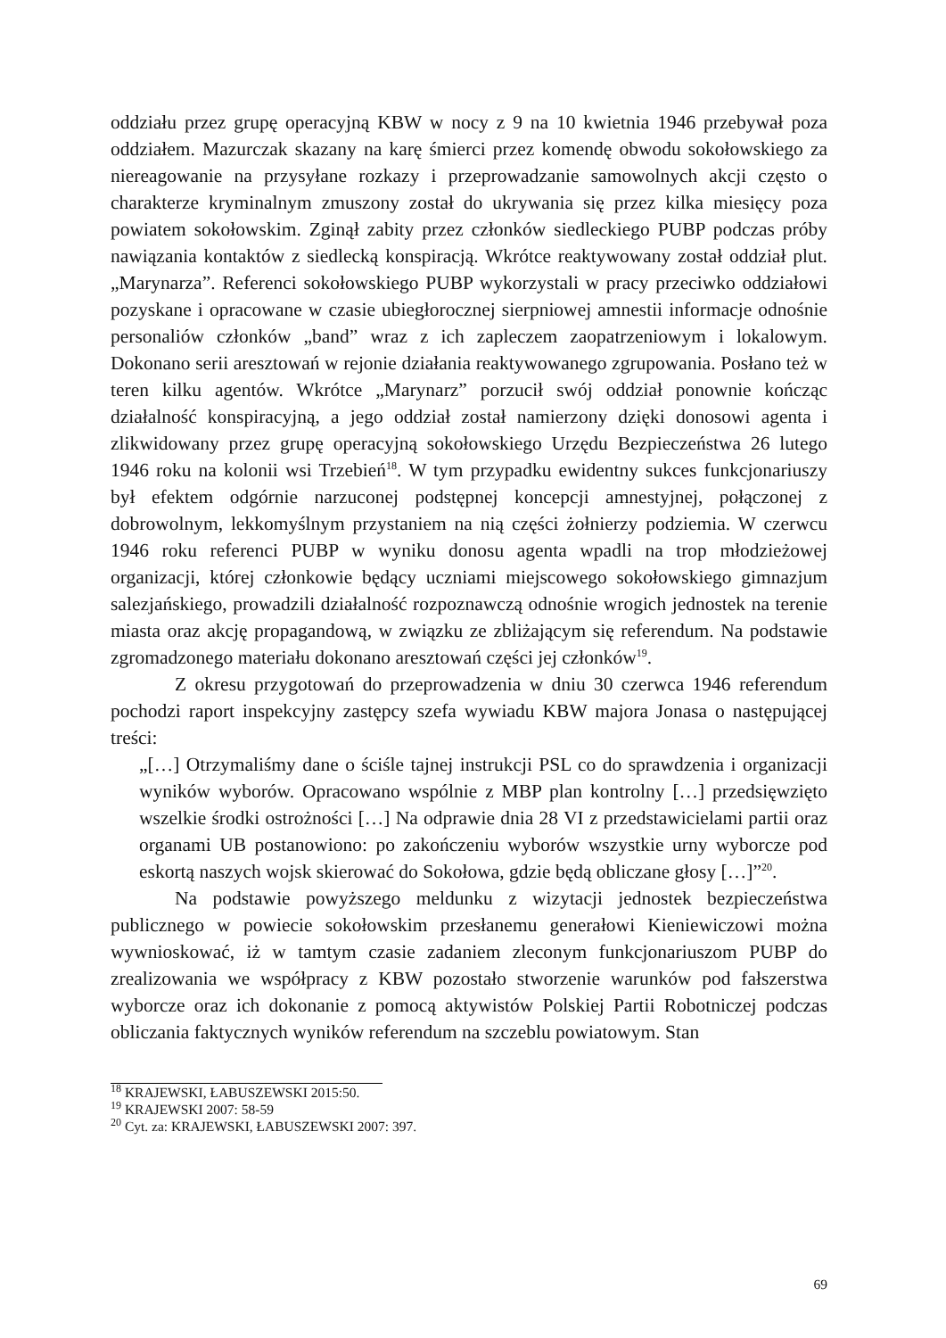oddziału przez grupę operacyjną KBW w nocy z 9 na 10 kwietnia 1946 przebywał poza oddziałem. Mazurczak skazany na karę śmierci przez komendę obwodu sokołowskiego za niereagowanie na przysyłane rozkazy i przeprowadzanie samowolnych akcji często o charakterze kryminalnym zmuszony został do ukrywania się przez kilka miesięcy poza powiatem sokołowskim. Zginął zabity przez członków siedleckiego PUBP podczas próby nawiązania kontaktów z siedlecką konspiracją. Wkrótce reaktywowany został oddział plut. „Marynarza”. Referenci sokołowskiego PUBP wykorzystali w pracy przeciwko oddziałowi pozyskane i opracowane w czasie ubiegłorocznej sierpniowej amnestii informacje odnośnie personaliów członków „band” wraz z ich zapleczem zaopatrzeniowym i lokalowym. Dokonano serii aresztowań w rejonie działania reaktywowanego zgrupowania. Posłano też w teren kilku agentów. Wkrótce „Marynarz” porzucił swój oddział ponownie kończąc działalność konspiracyjną, a jego oddział został namierzony dzięki donosowi agenta i zlikwidowany przez grupę operacyjną sokołowskiego Urzędu Bezpieczeństwa 26 lutego 1946 roku na kolonii wsi Trzebień<sup>18</sup>. W tym przypadku ewidentny sukces funkcjonariuszy był efektem odgórnie narzuconej podstępnej koncepcji amnestyjnej, połączonej z dobrowolnym, lekkomyślnym przystaniem na nią części żołnierzy podziemia. W czerwcu 1946 roku referenci PUBP w wyniku donosu agenta wpadli na trop młodzieżowej organizacji, której członkowie będący uczniami miejscowego sokołowskiego gimnazjum salezjańskiego, prowadzili działalność rozpoznawczą odnośnie wrogich jednostek na terenie miasta oraz akcję propagandową, w związku ze zbliżającym się referendum. Na podstawie zgromadzonego materiału dokonano aresztowań części jej członków<sup>19</sup>.
Z okresu przygotowań do przeprowadzenia w dniu 30 czerwca 1946 referendum pochodzi raport inspekcyjny zastępcy szefa wywiadu KBW majora Jonasa o następującej treści:
„[…] Otrzymaliśmy dane o ściśle tajnej instrukcji PSL co do sprawdzenia i organizacji wyników wyborów. Opracowano wspólnie z MBP plan kontrolny […] przedsięwzięto wszelkie środki ostrożności […] Na odprawie dnia 28 VI z przedstawicielami partii oraz organami UB postanowiono: po zakończeniu wyborów wszystkie urny wyborcze pod eskortą naszych wojsk skierować do Sokołowa, gdzie będą obliczane głosy […]”<sup>20</sup>.
Na podstawie powyższego meldunku z wizytacji jednostek bezpieczeństwa publicznego w powiecie sokołowskim przesłanemu generałowi Kieniewiczowi można wywnioskować, iż w tamtym czasie zadaniem zleconym funkcjonariuszom PUBP do zrealizowania we współpracy z KBW pozostało stworzenie warunków pod fałszerstwa wyborcze oraz ich dokonanie z pomocą aktywistów Polskiej Partii Robotniczej podczas obliczania faktycznych wyników referendum na szczeblu powiatowym. Stan
<sup>18</sup> KRAJEWSKI, ŁABUSZEWSKI 2015:50.
<sup>19</sup> KRAJEWSKI 2007: 58-59
<sup>20</sup> Cyt. za: KRAJEWSKI, ŁABUSZEWSKI 2007: 397.
69